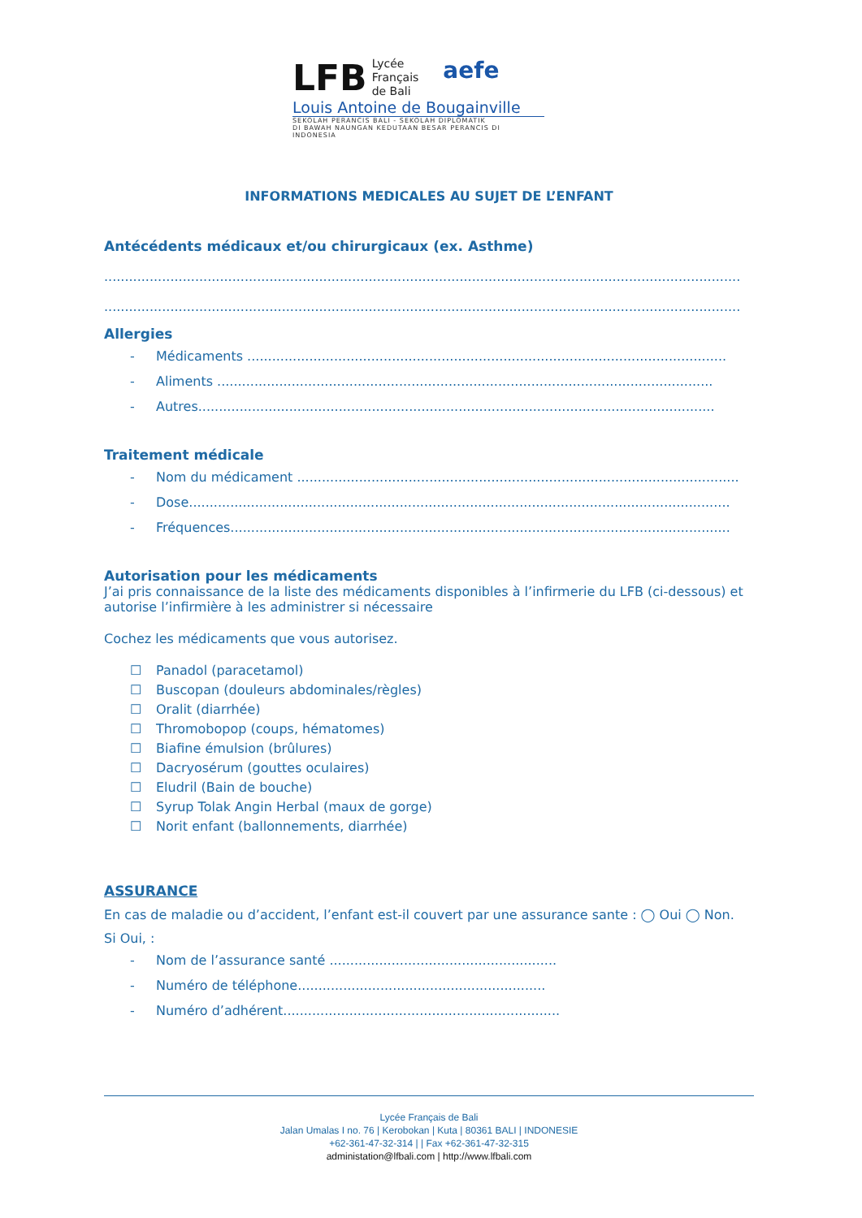LFB Lycée
Français
de Bali aefe
Louis Antoine de Bougainville
SEKOLAH PERANCIS BALI - SEKOLAH DIPLOMATIK
DI BAWAH NAUNGAN KEDUTAAN BESAR PERANCIS DI INDONESIA
INFORMATIONS MEDICALES AU SUJET DE L’ENFANT
Antécédents médicaux et/ou chirurgicaux (ex. Asthme)
..........................................................................................................................................................
..........................................................................................................................................................
Allergies
- Médicaments ....................................................................................................................
- Aliments ........................................................................................................................
- Autres.............................................................................................................................
Traitement médicale
- Nom du médicament ...........................................................................................................
- Dose...................................................................................................................................
- Fréquences.........................................................................................................................
Autorisation pour les médicaments
J’ai pris connaissance de la liste des médicaments disponibles à l’infirmerie du LFB (ci-dessous) et autorise l’infirmière à les administrer si nécessaire
Cochez les médicaments que vous autorisez.
☐ Panadol (paracetamol)
☐ Buscopan (douleurs abdominales/règles)
☐ Oralit (diarrhée)
☐ Thromobopop (coups, hématomes)
☐ Biafine émulsion (brûlures)
☐ Dacryosérum (gouttes oculaires)
☐ Eludril (Bain de bouche)
☐ Syrup Tolak Angin Herbal (maux de gorge)
☐ Norit enfant (ballonnements, diarrhée)
ASSURANCE
En cas de maladie ou d’accident, l’enfant est-il couvert par une assurance sante : ◯ Oui ◯ Non.
Si Oui, :
- Nom de l’assurance santé .......................................................
- Numéro de téléphone............................................................
- Numéro d’adhérent...................................................................
Lycée Français de Bali
Jalan Umalas I no. 76 | Kerobokan | Kuta | 80361 BALI | INDONESIE
+62-361-47-32-314 | | Fax +62-361-47-32-315
administation@lfbali.com | http://www.lfbali.com